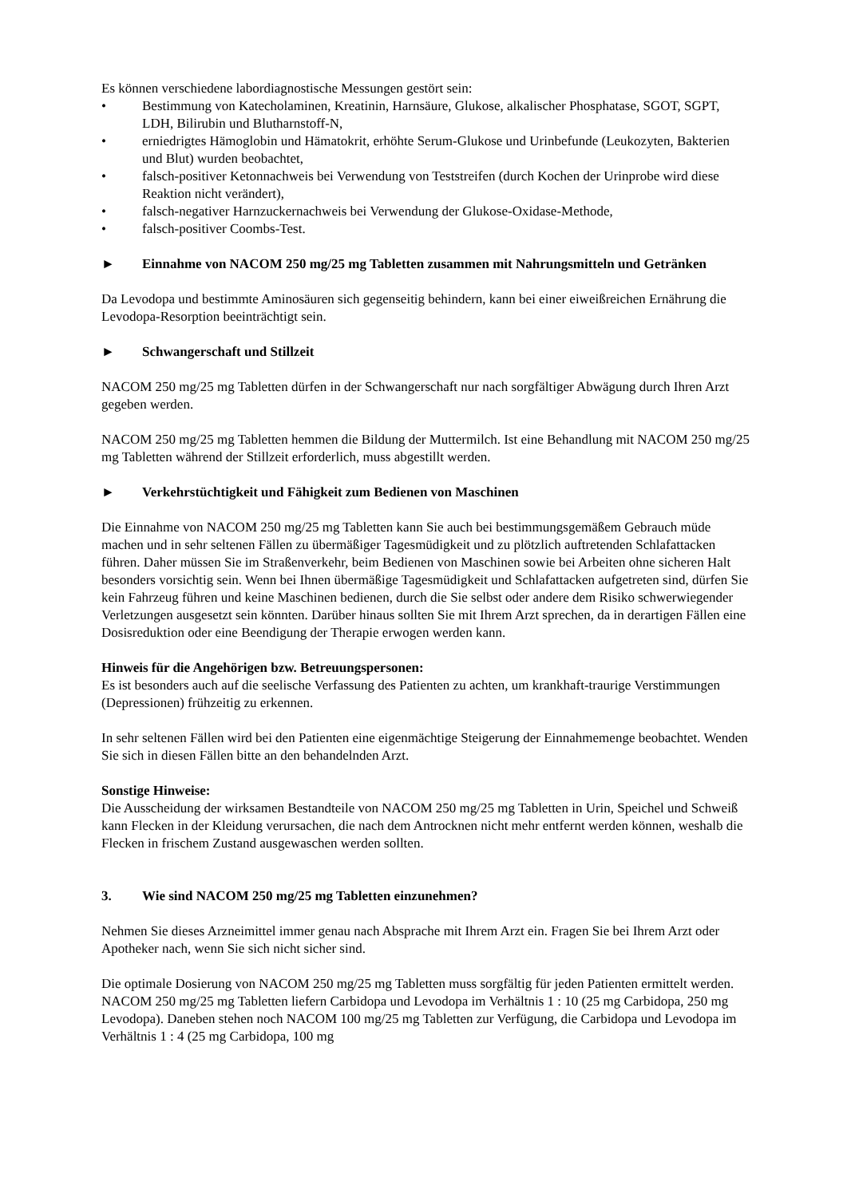Es können verschiedene labordiagnostische Messungen gestört sein:
• Bestimmung von Katecholaminen, Kreatinin, Harnsäure, Glukose, alkalischer Phosphatase, SGOT, SGPT, LDH, Bilirubin und Blutharnstoff-N,
• erniedrigtes Hämoglobin und Hämatokrit, erhöhte Serum-Glukose und Urinbefunde (Leukozyten, Bakterien und Blut) wurden beobachtet,
• falsch-positiver Ketonnachweis bei Verwendung von Teststreifen (durch Kochen der Urinprobe wird diese Reaktion nicht verändert),
• falsch-negativer Harnzuckernachweis bei Verwendung der Glukose-Oxidase-Methode,
• falsch-positiver Coombs-Test.
► Einnahme von NACOM 250 mg/25 mg Tabletten zusammen mit Nahrungsmitteln und Getränken
Da Levodopa und bestimmte Aminosäuren sich gegenseitig behindern, kann bei einer eiweißreichen Ernährung die Levodopa-Resorption beeinträchtigt sein.
► Schwangerschaft und Stillzeit
NACOM 250 mg/25 mg Tabletten dürfen in der Schwangerschaft nur nach sorgfältiger Abwägung durch Ihren Arzt gegeben werden.
NACOM 250 mg/25 mg Tabletten hemmen die Bildung der Muttermilch. Ist eine Behandlung mit NACOM 250 mg/25 mg Tabletten während der Stillzeit erforderlich, muss abgestillt werden.
► Verkehrstüchtigkeit und Fähigkeit zum Bedienen von Maschinen
Die Einnahme von NACOM 250 mg/25 mg Tabletten kann Sie auch bei bestimmungsgemäßem Gebrauch müde machen und in sehr seltenen Fällen zu übermäßiger Tagesmüdigkeit und zu plötzlich auftretenden Schlafattacken führen. Daher müssen Sie im Straßenverkehr, beim Bedienen von Maschinen sowie bei Arbeiten ohne sicheren Halt besonders vorsichtig sein. Wenn bei Ihnen übermäßige Tagesmüdigkeit und Schlafattacken aufgetreten sind, dürfen Sie kein Fahrzeug führen und keine Maschinen bedienen, durch die Sie selbst oder andere dem Risiko schwerwiegender Verletzungen ausgesetzt sein könnten. Darüber hinaus sollten Sie mit Ihrem Arzt sprechen, da in derartigen Fällen eine Dosisreduktion oder eine Beendigung der Therapie erwogen werden kann.
Hinweis für die Angehörigen bzw. Betreuungspersonen:
Es ist besonders auch auf die seelische Verfassung des Patienten zu achten, um krankhaft-traurige Verstimmungen (Depressionen) frühzeitig zu erkennen.
In sehr seltenen Fällen wird bei den Patienten eine eigenmächtige Steigerung der Einnahmemenge beobachtet. Wenden Sie sich in diesen Fällen bitte an den behandelnden Arzt.
Sonstige Hinweise:
Die Ausscheidung der wirksamen Bestandteile von NACOM 250 mg/25 mg Tabletten in Urin, Speichel und Schweiß kann Flecken in der Kleidung verursachen, die nach dem Antrocknen nicht mehr entfernt werden können, weshalb die Flecken in frischem Zustand ausgewaschen werden sollten.
3. Wie sind NACOM 250 mg/25 mg Tabletten einzunehmen?
Nehmen Sie dieses Arzneimittel immer genau nach Absprache mit Ihrem Arzt ein. Fragen Sie bei Ihrem Arzt oder Apotheker nach, wenn Sie sich nicht sicher sind.
Die optimale Dosierung von NACOM 250 mg/25 mg Tabletten muss sorgfältig für jeden Patienten ermittelt werden. NACOM 250 mg/25 mg Tabletten liefern Carbidopa und Levodopa im Verhältnis 1 : 10 (25 mg Carbidopa, 250 mg Levodopa). Daneben stehen noch NACOM 100 mg/25 mg Tabletten zur Verfügung, die Carbidopa und Levodopa im Verhältnis 1 : 4 (25 mg Carbidopa, 100 mg